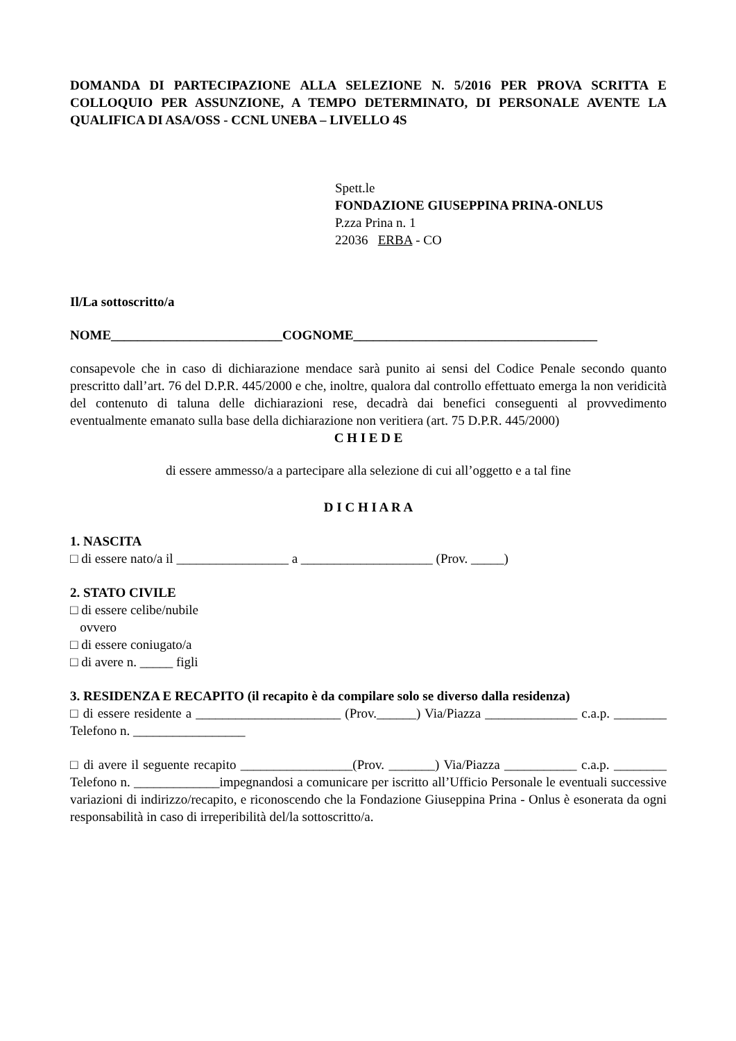DOMANDA DI PARTECIPAZIONE ALLA SELEZIONE N. 5/2016 PER PROVA SCRITTA E COLLOQUIO PER ASSUNZIONE, A TEMPO DETERMINATO, DI PERSONALE AVENTE LA QUALIFICA DI ASA/OSS - CCNL UNEBA – LIVELLO 4S
Spett.le
FONDAZIONE GIUSEPPINA PRINA-ONLUS
P.zza Prina n. 1
22036 ERBA - CO
Il/La sottoscritto/a
NOME__________________________COGNOME_____________________________________
consapevole che in caso di dichiarazione mendace sarà punito ai sensi del Codice Penale secondo quanto prescritto dall’art. 76 del D.P.R. 445/2000 e che, inoltre, qualora dal controllo effettuato emerga la non veridicità del contenuto di taluna delle dichiarazioni rese, decadrà dai benefici conseguenti al provvedimento eventualmente emanato sulla base della dichiarazione non veritiera (art. 75 D.P.R. 445/2000)
C H I E D E
di essere ammesso/a a partecipare alla selezione di cui all’oggetto e a tal fine
D I C H I A R A
1. NASCITA
□ di essere nato/a il _________________ a ____________________ (Prov. _____)
2. STATO CIVILE
□ di essere celibe/nubile
ovvero
□ di essere coniugato/a
□ di avere n. _____ figli
3. RESIDENZA E RECAPITO (il recapito è da compilare solo se diverso dalla residenza)
□ di essere residente a ______________________ (Prov.______) Via/Piazza ______________ c.a.p. ________ Telefono n. _________________
□ di avere il seguente recapito _________________(Prov. _______) Via/Piazza ___________ c.a.p. ________ Telefono n. _____________impegnandosi a comunicare per iscritto all’Ufficio Personale le eventuali successive variazioni di indirizzo/recapito, e riconoscendo che la Fondazione Giuseppina Prina - Onlus è esonerata da ogni responsabilità in caso di irreperibilità del/la sottoscritto/a.